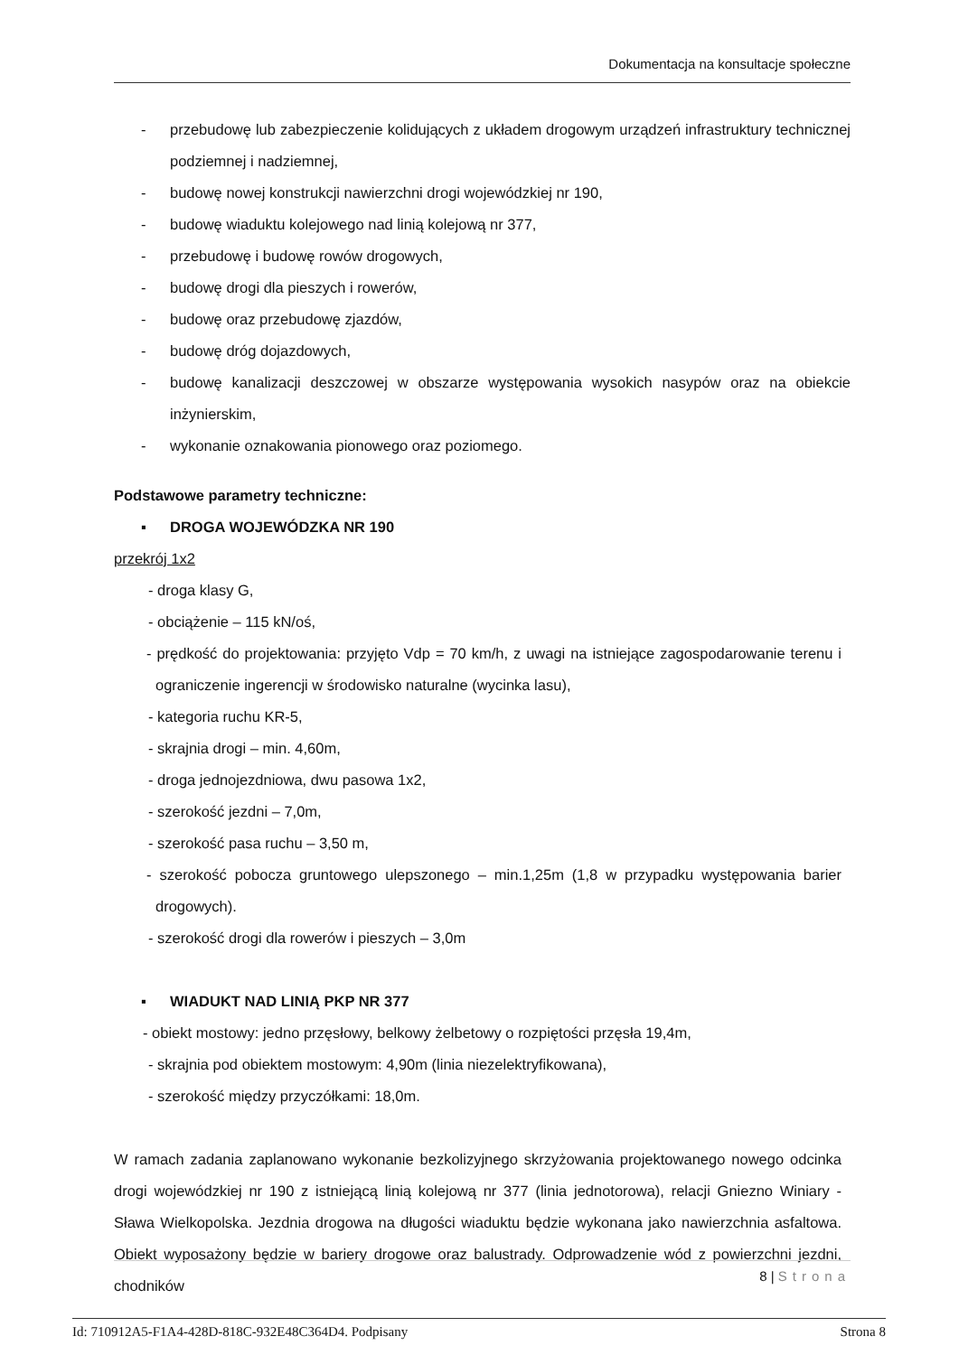Dokumentacja na konsultacje społeczne
- przebudowę lub zabezpieczenie kolidujących z układem drogowym urządzeń infrastruktury technicznej podziemnej i nadziemnej,
- budowę nowej konstrukcji nawierzchni drogi wojewódzkiej nr 190,
- budowę wiaduktu kolejowego nad linią kolejową nr 377,
- przebudowę i budowę rowów drogowych,
- budowę drogi dla pieszych i rowerów,
- budowę oraz przebudowę zjazdów,
- budowę dróg dojazdowych,
- budowę kanalizacji deszczowej w obszarze występowania wysokich nasypów oraz na obiekcie inżynierskim,
- wykonanie oznakowania pionowego oraz poziomego.
Podstawowe parametry techniczne:
▪ DROGA WOJEWÓDZKA NR 190
przekrój 1x2
- droga klasy G,
- obciążenie – 115 kN/oś,
- prędkość do projektowania: przyjęto Vdp = 70 km/h, z uwagi na istniejące zagospodarowanie terenu i ograniczenie ingerencji w środowisko naturalne (wycinka lasu),
- kategoria ruchu KR-5,
- skrajnia drogi – min. 4,60m,
- droga jednojezdniowa, dwu pasowa 1x2,
- szerokość jezdni – 7,0m,
- szerokość pasa ruchu – 3,50 m,
- szerokość pobocza gruntowego ulepszonego – min.1,25m (1,8 w przypadku występowania barier drogowych).
- szerokość drogi dla rowerów i pieszych – 3,0m
▪ WIADUKT NAD LINIĄ PKP NR 377
- obiekt mostowy: jedno przęsłowy, belkowy żelbetowy o rozpiętości przęsła 19,4m,
- skrajnia pod obiektem mostowym: 4,90m (linia niezelektryfikowana),
- szerokość między przyczółkami: 18,0m.
W ramach zadania zaplanowano wykonanie bezkolizyjnego skrzyżowania projektowanego nowego odcinka drogi wojewódzkiej nr 190 z istniejącą linią kolejową nr 377 (linia jednotorowa), relacji Gniezno Winiary - Sława Wielkopolska. Jezdnia drogowa na długości wiaduktu będzie wykonana jako nawierzchnia asfaltowa. Obiekt wyposażony będzie w bariery drogowe oraz balustrady. Odprowadzenie wód z powierzchni jezdni, chodników
8 | Strona
Id: 710912A5-F1A4-428D-818C-932E48C364D4. Podpisany Strona 8